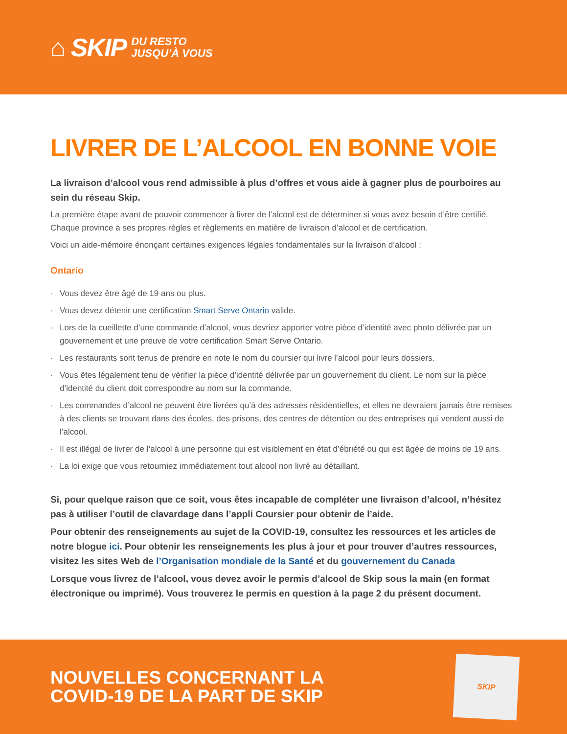⌂ SKIP DU RESTO
JUSQU’À VOUS
LIVRER DE L’ALCOOL EN BONNE VOIE
La livraison d’alcool vous rend admissible à plus d’offres et vous aide à gagner plus de pourboires au sein du réseau Skip.
La première étape avant de pouvoir commencer à livrer de l’alcool est de déterminer si vous avez besoin d’être certifié. Chaque province a ses propres règles et règlements en matière de livraison d’alcool et de certification.
Voici un aide-mémoire énonçant certaines exigences légales fondamentales sur la livraison d’alcool :
Ontario
· Vous devez être âgé de 19 ans ou plus.
· Vous devez détenir une certification Smart Serve Ontario valide.
· Lors de la cueillette d’une commande d’alcool, vous devriez apporter votre pièce d’identité avec photo délivrée par un gouvernement et une preuve de votre certification Smart Serve Ontario.
· Les restaurants sont tenus de prendre en note le nom du coursier qui livre l’alcool pour leurs dossiers.
· Vous êtes légalement tenu de vérifier la pièce d’identité délivrée par un gouvernement du client. Le nom sur la pièce d’identité du client doit correspondre au nom sur la commande.
· Les commandes d’alcool ne peuvent être livrées qu’à des adresses résidentielles, et elles ne devraient jamais être remises à des clients se trouvant dans des écoles, des prisons, des centres de détention ou des entreprises qui vendent aussi de l’alcool.
· Il est illégal de livrer de l’alcool à une personne qui est visiblement en état d’ébriété ou qui est âgée de moins de 19 ans.
· La loi exige que vous retourniez immédiatement tout alcool non livré au détaillant.
Si, pour quelque raison que ce soit, vous êtes incapable de compléter une livraison d’alcool, n’hésitez pas à utiliser l’outil de clavardage dans l’appli Coursier pour obtenir de l’aide.
Pour obtenir des renseignements au sujet de la COVID-19, consultez les ressources et les articles de notre blogue ici. Pour obtenir les renseignements les plus à jour et pour trouver d’autres ressources, visitez les sites Web de l’Organisation mondiale de la Santé et du gouvernement du Canada
Lorsque vous livrez de l’alcool, vous devez avoir le permis d’alcool de Skip sous la main (en format électronique ou imprimé). Vous trouverez le permis en question à la page 2 du présent document.
NOUVELLES CONCERNANT LA
COVID-19 DE LA PART DE SKIP
SKIP